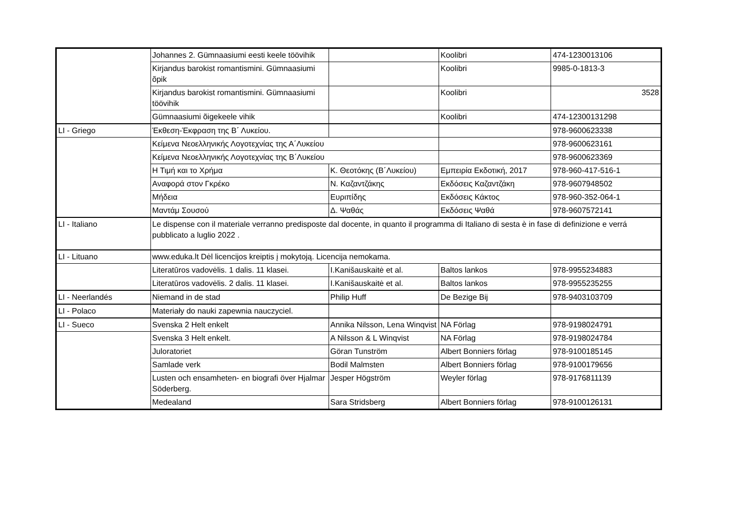| | Johannes 2. Gümnaasiumi eesti keele töövihik | | Koolibri | 474-1230013106 |
| | Kirjandus barokist romantismini. Gümnaasiumi õpik | | Koolibri | 9985-0-1813-3 |
| | Kirjandus barokist romantismini. Gümnaasiumi töövihik | | Koolibri | 3528 |
| | Gümnaasiumi õigekeele vihik | | Koolibri | 474-12300131298 |
| LI - Griego | Έκθεση-Έκφραση της Β΄ Λυκείου. | | | 978-9600623338 |
| | Κείμενα Νεοελληνικής Λογοτεχνίας της Α΄Λυκείου | | | 978-9600623161 |
| | Κείμενα Νεοελληνικής Λογοτεχνίας της Β΄Λυκείου | | | 978-9600623369 |
| | Η Τιμή και το Χρήμα | Κ. Θεοτόκης (Β΄Λυκείου) | Εμπειρία Εκδοτική, 2017 | 978-960-417-516-1 |
| | Αναφορά στον Γκρέκο | Ν. Καζαντζάκης | Εκδόσεις Καζαντζάκη | 978-9607948502 |
| | Μήδεια | Ευριπίδης | Εκδόσεις Κάκτος | 978-960-352-064-1 |
| | Μαντάμ Σουσού | Δ. Ψαθάς | Εκδόσεις Ψαθά | 978-9607572141 |
| LI - Italiano | Le dispense con il materiale verranno predisposte dal docente, in quanto il programma di Italiano di sesta è in fase di definizione e verrá pubblicato a luglio 2022 . | | | |
| LI - Lituano | www.eduka.lt Dėl licencijos kreiptis į mokytoją. Licencija nemokama. | | | |
| | Literatūros vadovėlis. 1 dalis. 11 klasei. | I.Kanišauskaitė et al. | Baltos lankos | 978-9955234883 |
| | Literatūros vadovėlis. 2 dalis. 11 klasei. | I.Kanišauskaitė et al. | Baltos lankos | 978-9955235255 |
| LI - Neerlandés | Niemand in de stad | Philip Huff | De Bezige Bij | 978-9403103709 |
| LI - Polaco | Materiały do nauki zapewnia nauczyciel. | | | |
| LI - Sueco | Svenska 2 Helt enkelt | Annika Nilsson, Lena Winqvist | NA Förlag | 978-9198024791 |
| | Svenska 3 Helt enkelt. | A Nilsson & L Winqvist | NA Förlag | 978-9198024784 |
| | Juloratoriet | Göran Tunström | Albert Bonniers förlag | 978-9100185145 |
| | Samlade verk | Bodil Malmsten | Albert Bonniers förlag | 978-9100179656 |
| | Lusten och ensamheten- en biografi över Hjalmar Söderberg. | Jesper Högström | Weyler förlag | 978-9176811139 |
| | Medealand | Sara Stridsberg | Albert Bonniers förlag | 978-9100126131 |